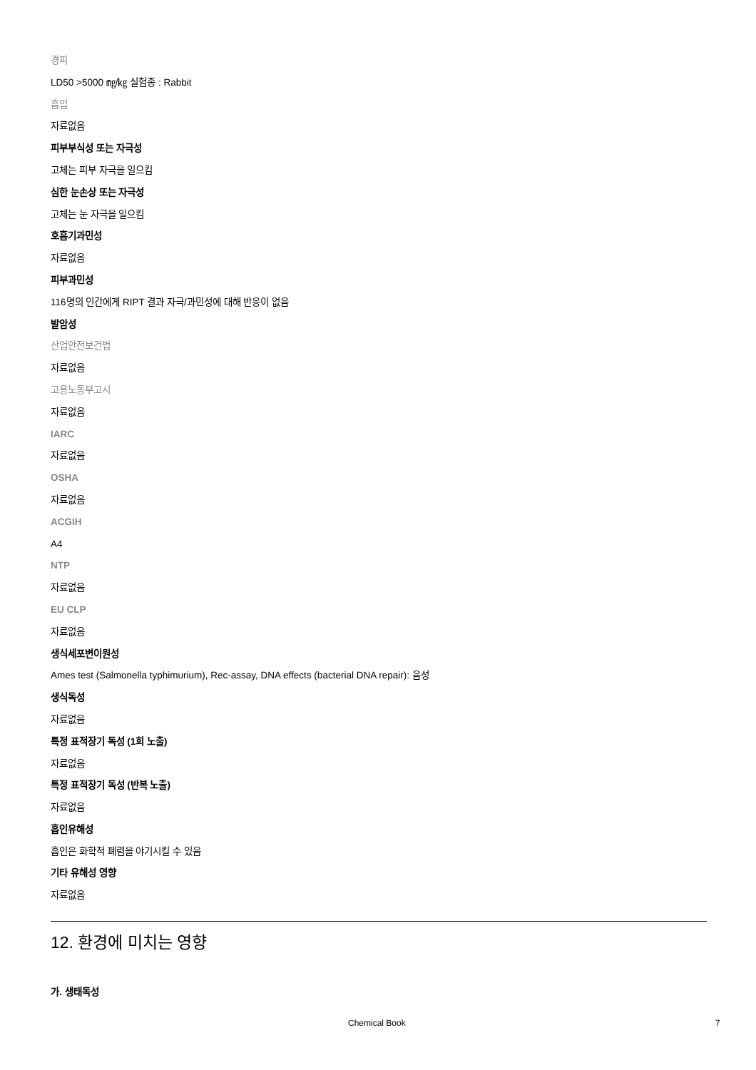경피
LD50 >5000 ㎎/㎏ 실험종 : Rabbit
흡입
자료없음
피부부식성 또는 자극성
고체는 피부 자극을 일으킴
심한 눈손상 또는 자극성
고체는 눈 자극을 일으킴
호흡기과민성
자료없음
피부과민성
116명의 인간에게 RIPT 결과 자극/과민성에 대해 반응이 없음
발암성
산업안전보건법
자료없음
고용노동부고시
자료없음
IARC
자료없음
OSHA
자료없음
ACGIH
A4
NTP
자료없음
EU CLP
자료없음
생식세포변이원성
Ames test (Salmonella typhimurium), Rec-assay, DNA effects (bacterial DNA repair): 음성
생식독성
자료없음
특정 표적장기 독성 (1회 노출)
자료없음
특정 표적장기 독성 (반복 노출)
자료없음
흡인유해성
흡인은 화학적 폐렴을 야기시킬 수 있음
기타 유해성 영향
자료없음
12. 환경에 미치는 영향
가. 생태독성
Chemical Book 7